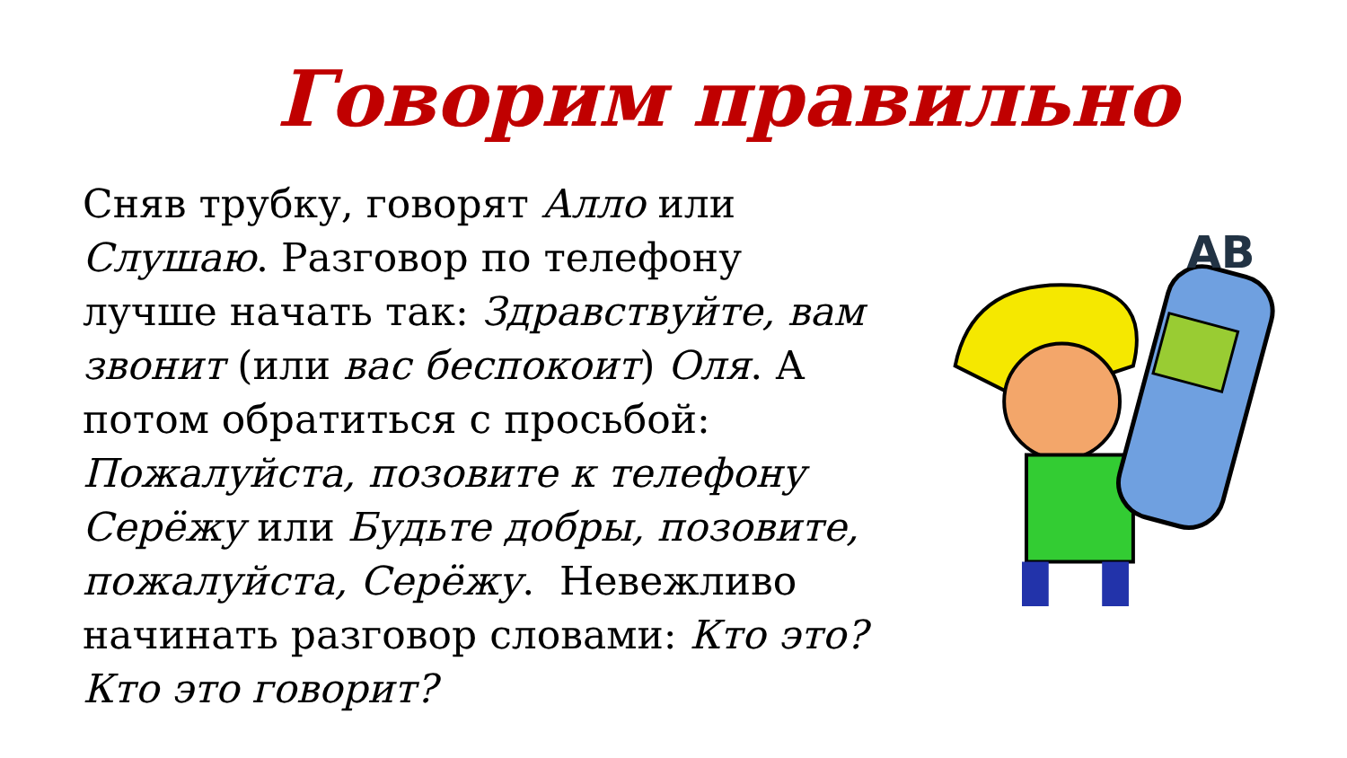Говорим правильно
Сняв трубку, говорят Алло или Слушаю. Разговор по телефону лучше начать так: Здравствуйте, вам звонит (или вас беспокоит) Оля. А потом обратиться с просьбой: Пожалуйста, позовите к телефону Серёжу или Будьте добры, позовите, пожалуйста, Серёжу. Невежливо начинать разговор словами: Кто это? Кто это говорит?
AB